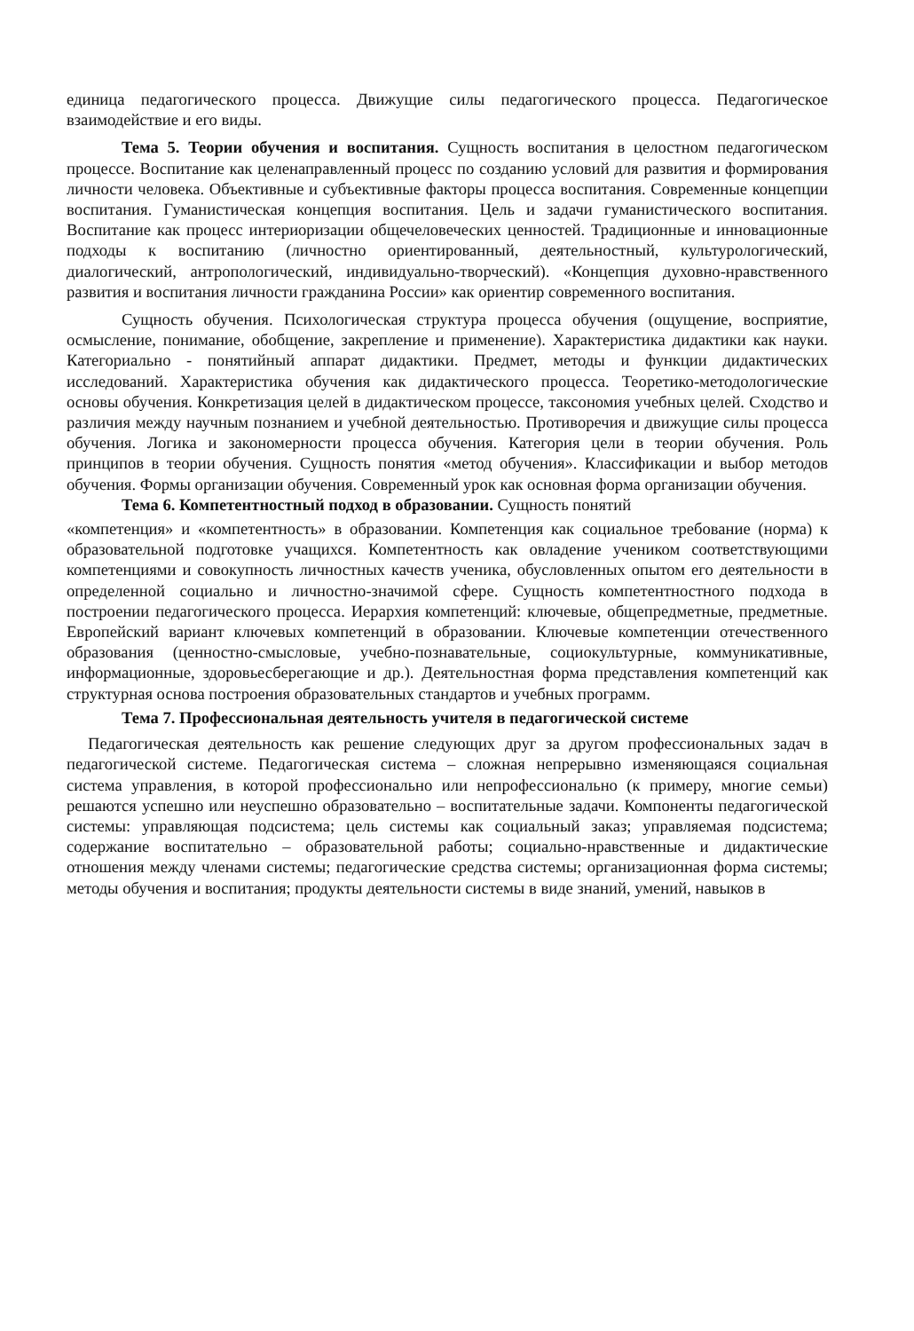единица педагогического процесса. Движущие силы педагогического процесса. Педагогическое взаимодействие и его виды.
Тема 5. Теории обучения и воспитания. Сущность воспитания в целостном педагогическом процессе. Воспитание как целенаправленный процесс по созданию условий для развития и формирования личности человека. Объективные и субъективные факторы процесса воспитания. Современные концепции воспитания. Гуманистическая концепция воспитания. Цель и задачи гуманистического воспитания. Воспитание как процесс интериоризации общечеловеческих ценностей. Традиционные и инновационные подходы к воспитанию (личностно ориентированный, деятельностный, культурологический, диалогический, антропологический, индивидуально-творческий). «Концепция духовно-нравственного развития и воспитания личности гражданина России» как ориентир современного воспитания.
Сущность обучения. Психологическая структура процесса обучения (ощущение, восприятие, осмысление, понимание, обобщение, закрепление и применение). Характеристика дидактики как науки. Категориально - понятийный аппарат дидактики. Предмет, методы и функции дидактических исследований. Характеристика обучения как дидактического процесса. Теоретико-методологические основы обучения. Конкретизация целей в дидактическом процессе, таксономия учебных целей. Сходство и различия между научным познанием и учебной деятельностью. Противоречия и движущие силы процесса обучения. Логика и закономерности процесса обучения. Категория цели в теории обучения. Роль принципов в теории обучения. Сущность понятия «метод обучения». Классификации и выбор методов обучения. Формы организации обучения. Современный урок как основная форма организации обучения.
Тема 6. Компетентностный подход в образовании. Сущность понятий
«компетенция» и «компетентность» в образовании. Компетенция как социальное требование (норма) к образовательной подготовке учащихся. Компетентность как овладение учеником соответствующими компетенциями и совокупность личностных качеств ученика, обусловленных опытом его деятельности в определенной социально и личностно-значимой сфере. Сущность компетентностного подхода в построении педагогического процесса. Иерархия компетенций: ключевые, общепредметные, предметные. Европейский вариант ключевых компетенций в образовании. Ключевые компетенции отечественного образования (ценностно-смысловые, учебно-познавательные, социокультурные, коммуникативные, информационные, здоровьесберегающие и др.). Деятельностная форма представления компетенций как структурная основа построения образовательных стандартов и учебных программ.
Тема 7. Профессиональная деятельность учителя в педагогической системе
Педагогическая деятельность как решение следующих друг за другом профессиональных задач в педагогической системе. Педагогическая система – сложная непрерывно изменяющаяся социальная система управления, в которой профессионально или непрофессионально (к примеру, многие семьи) решаются успешно или неуспешно образовательно – воспитательные задачи. Компоненты педагогической системы: управляющая подсистема; цель системы как социальный заказ; управляемая подсистема; содержание воспитательно – образовательной работы; социально-нравственные и дидактические отношения между членами системы; педагогические средства системы; организационная форма системы; методы обучения и воспитания; продукты деятельности системы в виде знаний, умений, навыков в